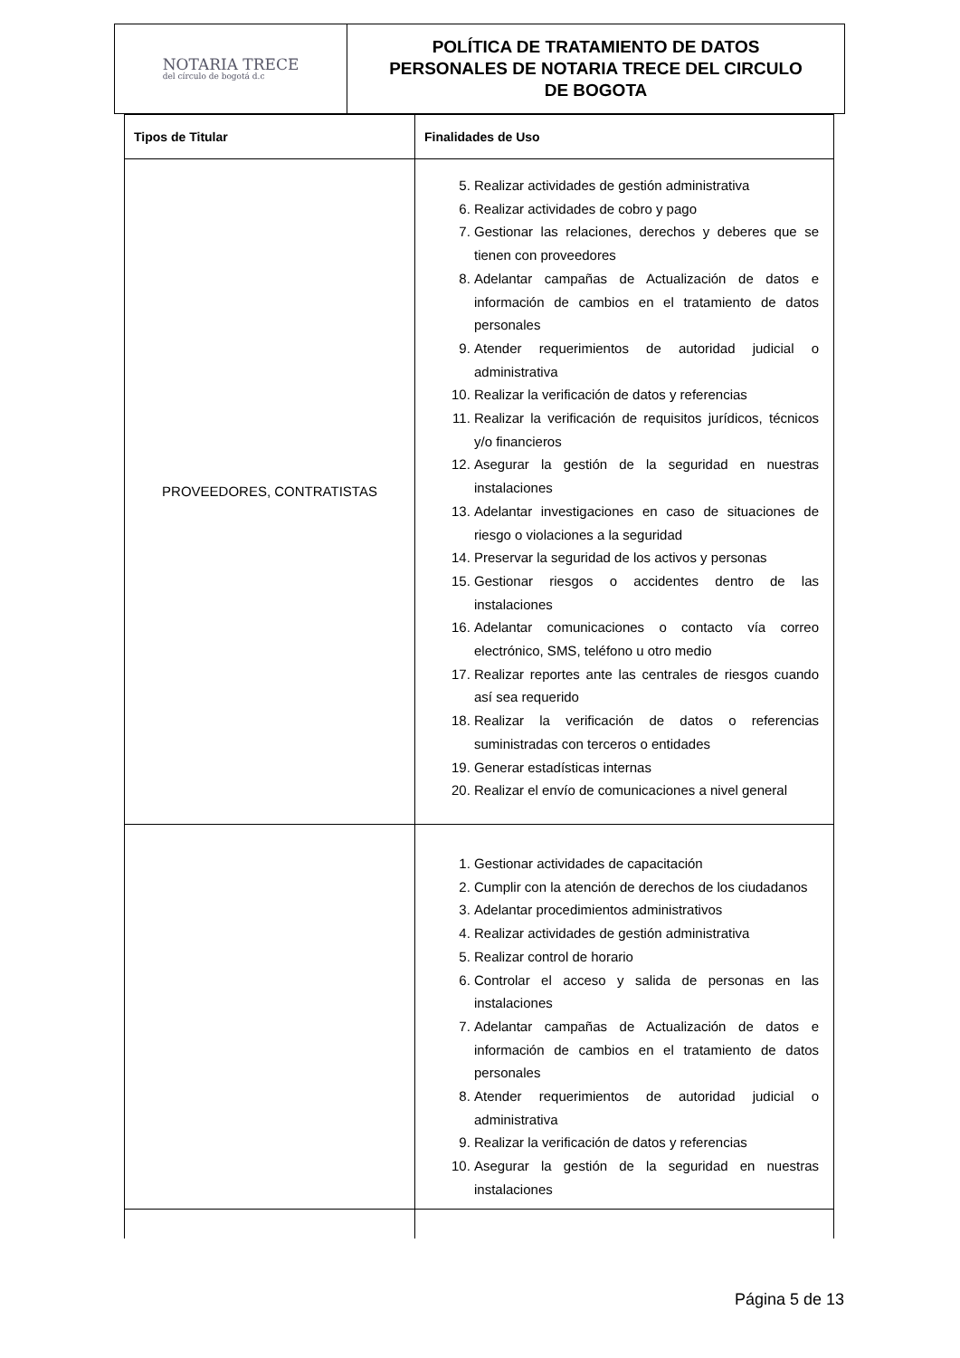NOTARIA TRECE
del círculo de bogotá d.c
POLÍTICA DE TRATAMIENTO DE DATOS
PERSONALES DE NOTARIA TRECE DEL CIRCULO
DE BOGOTA
| Tipos de Titular | Finalidades de Uso |
| --- | --- |
| PROVEEDORES, CONTRATISTAS | 5. Realizar actividades de gestión administrativa 6. Realizar actividades de cobro y pago 7. Gestionar las relaciones, derechos y deberes que se tienen con proveedores 8. Adelantar campañas de Actualización de datos e información de cambios en el tratamiento de datos personales 9. Atender requerimientos de autoridad judicial o administrativa 10. Realizar la verificación de datos y referencias 11. Realizar la verificación de requisitos jurídicos, técnicos y/o financieros 12. Asegurar la gestión de la seguridad en nuestras instalaciones 13. Adelantar investigaciones en caso de situaciones de riesgo o violaciones a la seguridad 14. Preservar la seguridad de los activos y personas 15. Gestionar riesgos o accidentes dentro de las instalaciones 16. Adelantar comunicaciones o contacto vía correo electrónico, SMS, teléfono u otro medio 17. Realizar reportes ante las centrales de riesgos cuando así sea requerido 18. Realizar la verificación de datos o referencias suministradas con terceros o entidades 19. Generar estadísticas internas 20. Realizar el envío de comunicaciones a nivel general |
| | 1. Gestionar actividades de capacitación 2. Cumplir con la atención de derechos de los ciudadanos 3. Adelantar procedimientos administrativos 4. Realizar actividades de gestión administrativa 5. Realizar control de horario 6. Controlar el acceso y salida de personas en las instalaciones 7. Adelantar campañas de Actualización de datos e información de cambios en el tratamiento de datos personales 8. Atender requerimientos de autoridad judicial o administrativa 9. Realizar la verificación de datos y referencias 10. Asegurar la gestión de la seguridad en nuestras instalaciones |
Página 5 de 13